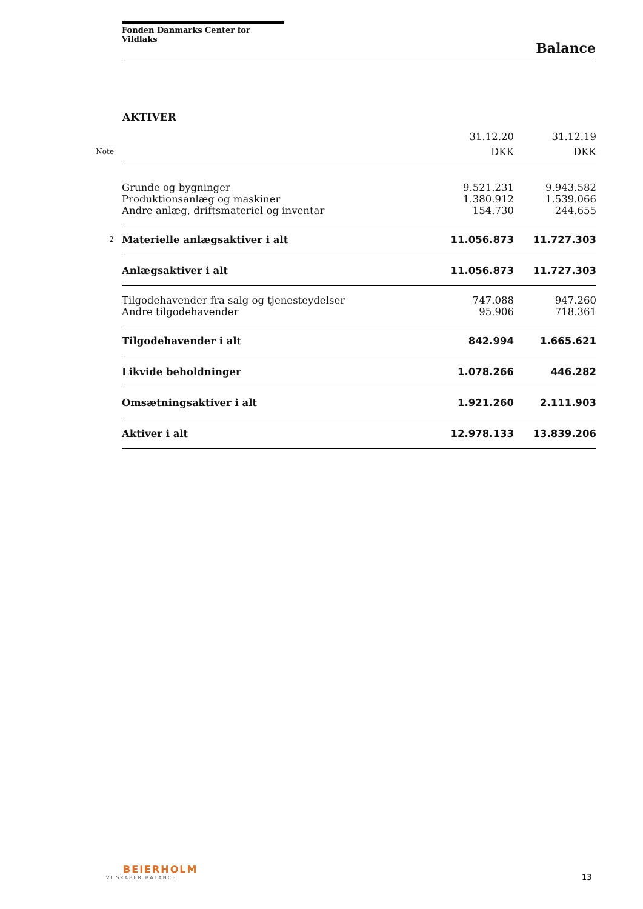Fonden Danmarks Center for Vildlaks
Balance
AKTIVER
| | | 31.12.20 | 31.12.19 |
| Note | | DKK | DKK |
| | Grunde og bygninger | 9.521.231 | 9.943.582 |
| | Produktionsanlæg og maskiner | 1.380.912 | 1.539.066 |
| | Andre anlæg, driftsmateriel og inventar | 154.730 | 244.655 |
| 2 | Materielle anlægsaktiver i alt | 11.056.873 | 11.727.303 |
| | Anlægsaktiver i alt | 11.056.873 | 11.727.303 |
| | Tilgodehavender fra salg og tjenesteydelser | 747.088 | 947.260 |
| | Andre tilgodehavender | 95.906 | 718.361 |
| | Tilgodehavender i alt | 842.994 | 1.665.621 |
| | Likvide beholdninger | 1.078.266 | 446.282 |
| | Omsætningsaktiver i alt | 1.921.260 | 2.111.903 |
| | Aktiver i alt | 12.978.133 | 13.839.206 |
BEIERHOLM
VI SKABER BALANCE
13